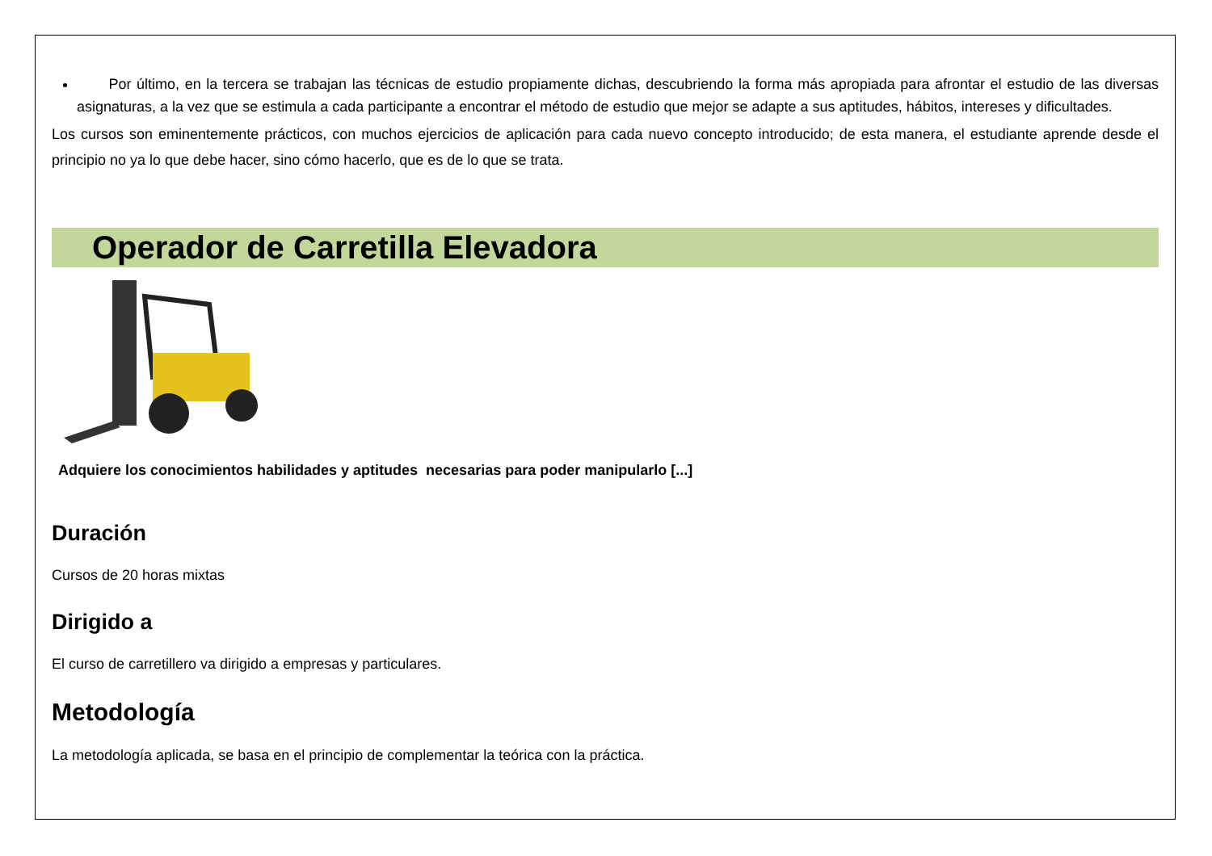Por último, en la tercera se trabajan las técnicas de estudio propiamente dichas, descubriendo la forma más apropiada para afrontar el estudio de las diversas asignaturas, a la vez que se estimula a cada participante a encontrar el método de estudio que mejor se adapte a sus aptitudes, hábitos, intereses y dificultades.
Los cursos son eminentemente prácticos, con muchos ejercicios de aplicación para cada nuevo concepto introducido; de esta manera, el estudiante aprende desde el principio no ya lo que debe hacer, sino cómo hacerlo, que es de lo que se trata.
Operador de Carretilla Elevadora
Adquiere los conocimientos habilidades y aptitudes necesarias para poder manipularlo [...]
Duración
Cursos de 20 horas mixtas
Dirigido a
El curso de carretillero va dirigido a empresas y particulares.
Metodología
La metodología aplicada, se basa en el principio de complementar la teórica con la práctica.